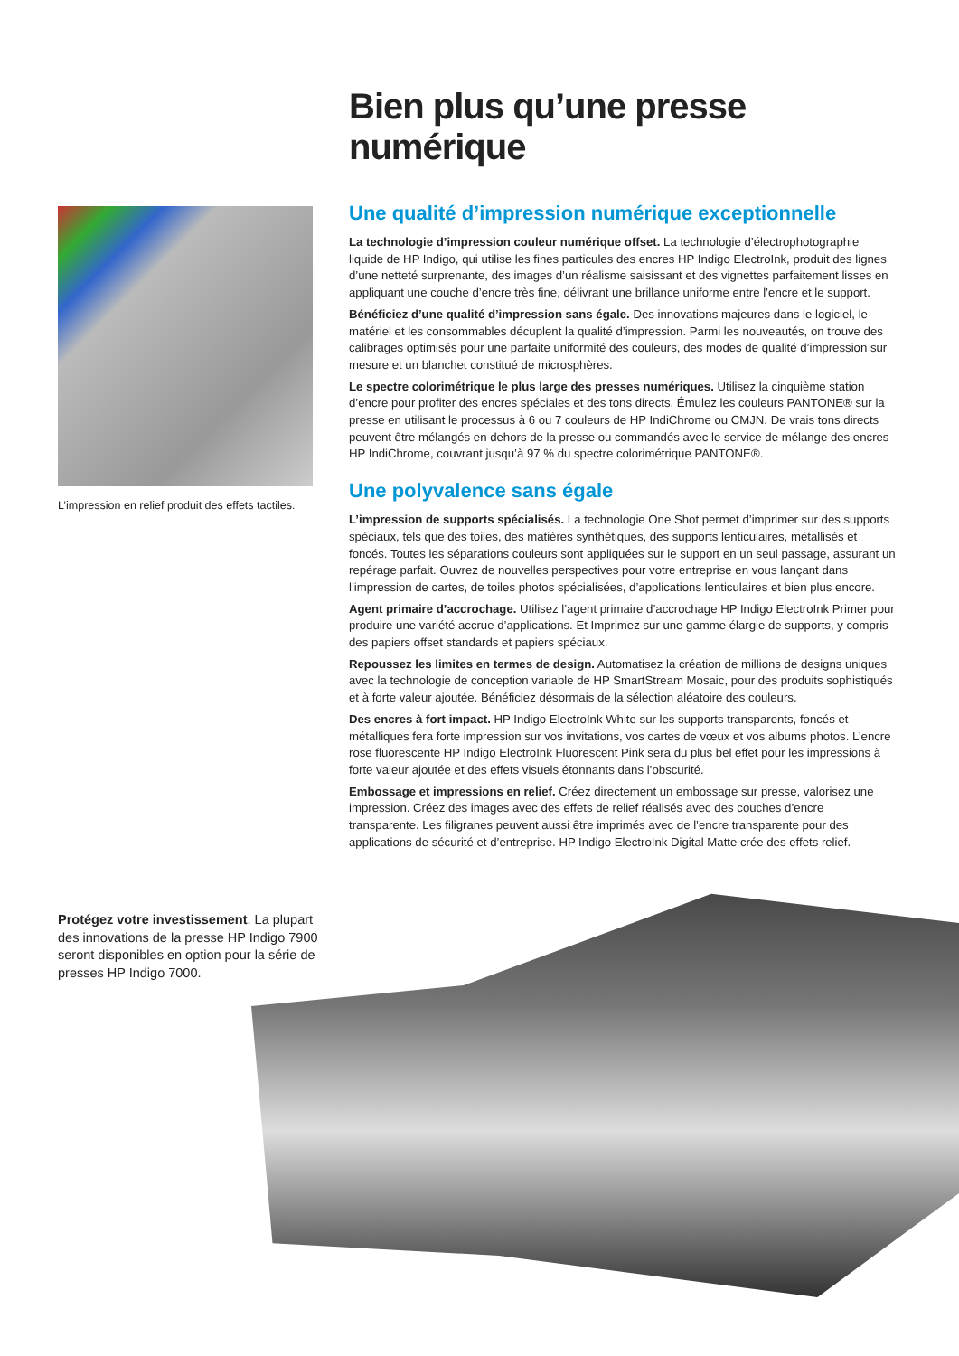Bien plus qu’une presse numérique
Une qualité d’impression numérique exceptionnelle
La technologie d’impression couleur numérique offset. La technologie d’électrophotographie liquide de HP Indigo, qui utilise les fines particules des encres HP Indigo ElectroInk, produit des lignes d’une netteté surprenante, des images d’un réalisme saisissant et des vignettes parfaitement lisses en appliquant une couche d’encre très fine, délivrant une brillance uniforme entre l’encre et le support.
Bénéficiez d’une qualité d’impression sans égale. Des innovations majeures dans le logiciel, le matériel et les consommables décuplent la qualité d’impression. Parmi les nouveautés, on trouve des calibrages optimisés pour une parfaite uniformité des couleurs, des modes de qualité d’impression sur mesure et un blanchet constitué de microsphères.
Le spectre colorimétrique le plus large des presses numériques. Utilisez la cinquième station d’encre pour profiter des encres spéciales et des tons directs. Émulez les couleurs PANTONE® sur la presse en utilisant le processus à 6 ou 7 couleurs de HP IndiChrome ou CMJN. De vrais tons directs peuvent être mélangés en dehors de la presse ou commandés avec le service de mélange des encres HP IndiChrome, couvrant jusqu’à 97 % du spectre colorimétrique PANTONE®.
Une polyvalence sans égale
L’impression de supports spécialisés. La technologie One Shot permet d’imprimer sur des supports spéciaux, tels que des toiles, des matières synthétiques, des supports lenticulaires, métallisés et foncés. Toutes les séparations couleurs sont appliquées sur le support en un seul passage, assurant un repérage parfait. Ouvrez de nouvelles perspectives pour votre entreprise en vous lançant dans l’impression de cartes, de toiles photos spécialisées, d’applications lenticulaires et bien plus encore.
Agent primaire d’accrochage. Utilisez l’agent primaire d’accrochage HP Indigo ElectroInk Primer pour produire une variété accrue d’applications. Et Imprimez sur une gamme élargie de supports, y compris des papiers offset standards et papiers spéciaux.
Repoussez les limites en termes de design. Automatisez la création de millions de designs uniques avec la technologie de conception variable de HP SmartStream Mosaic, pour des produits sophistiqués et à forte valeur ajoutée. Bénéficiez désormais de la sélection aléatoire des couleurs.
Des encres à fort impact. HP Indigo ElectroInk White sur les supports transparents, foncés et métalliques fera forte impression sur vos invitations, vos cartes de vœux et vos albums photos. L’encre rose fluorescente HP Indigo ElectroInk Fluorescent Pink sera du plus bel effet pour les impressions à forte valeur ajoutée et des effets visuels étonnants dans l’obscurité.
Embossage et impressions en relief. Créez directement un embossage sur presse, valorisez une impression. Créez des images avec des effets de relief réalisés avec des couches d’encre transparente. Les filigranes peuvent aussi être imprimés avec de l’encre transparente pour des applications de sécurité et d’entreprise. HP Indigo ElectroInk Digital Matte crée des effets relief.
L’impression en relief produit des effets tactiles.
Protégez votre investissement. La plupart des innovations de la presse HP Indigo 7900 seront disponibles en option pour la série de presses HP Indigo 7000.